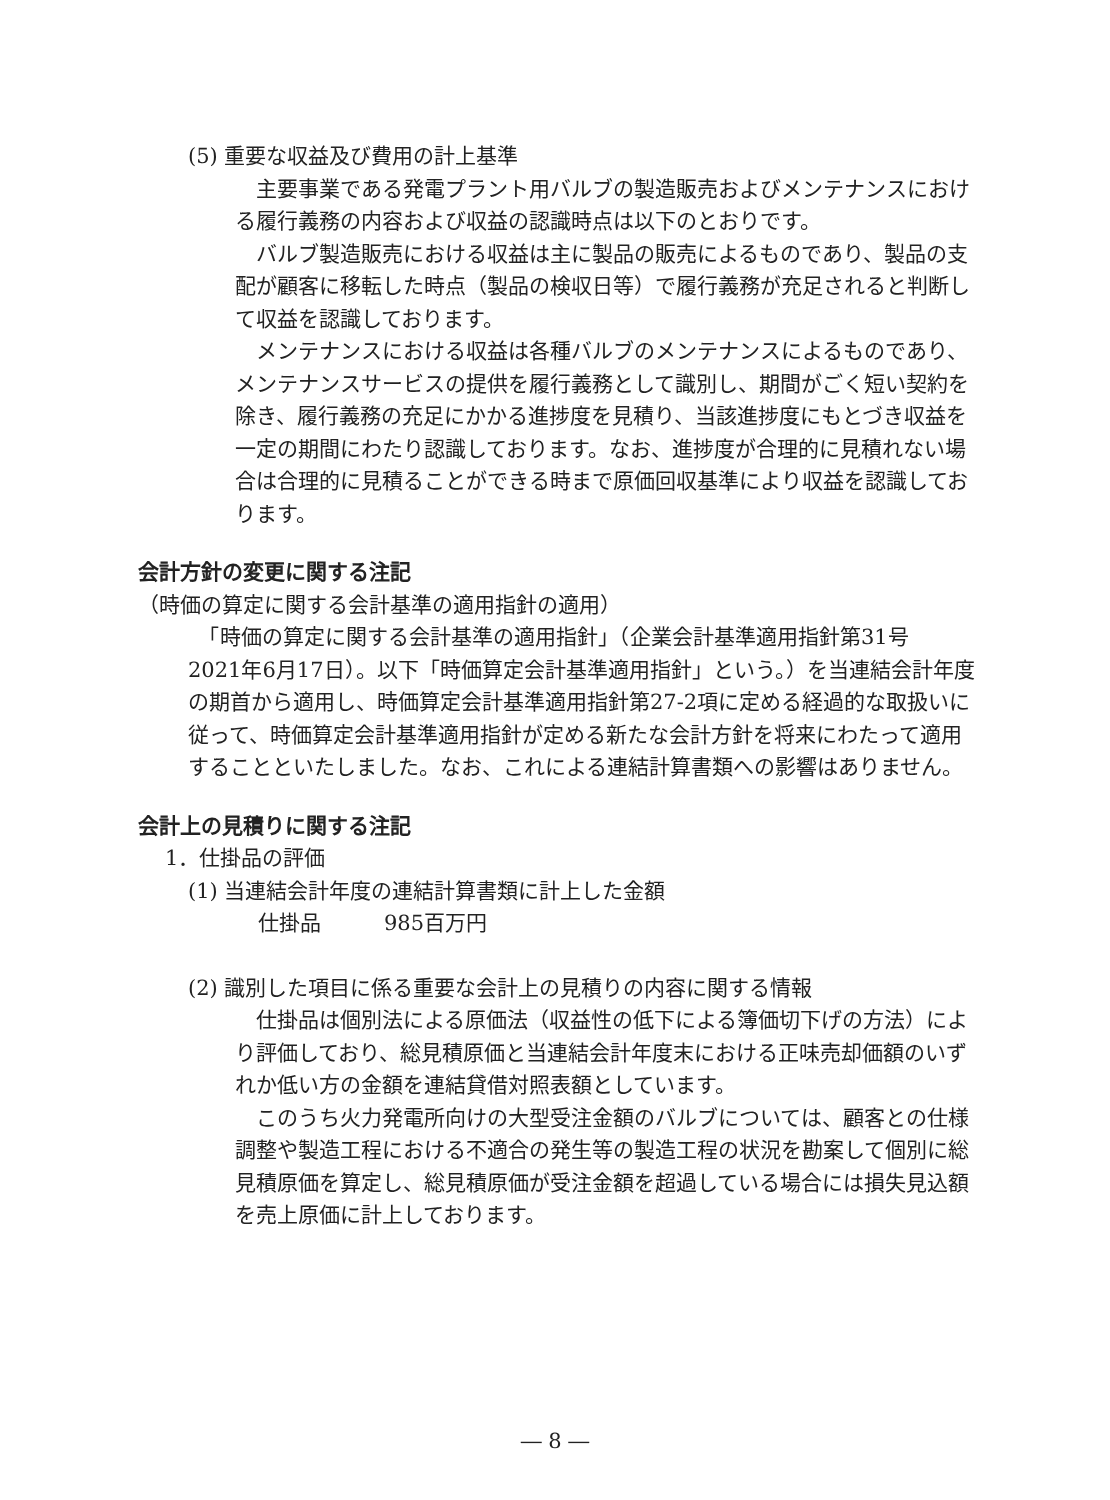(5) 重要な収益及び費用の計上基準
　主要事業である発電プラント用バルブの製造販売およびメンテナンスにおける履行義務の内容および収益の認識時点は以下のとおりです。
　バルブ製造販売における収益は主に製品の販売によるものであり、製品の支配が顧客に移転した時点（製品の検収日等）で履行義務が充足されると判断して収益を認識しております。
　メンテナンスにおける収益は各種バルブのメンテナンスによるものであり、メンテナンスサービスの提供を履行義務として識別し、期間がごく短い契約を除き、履行義務の充足にかかる進捗度を見積り、当該進捗度にもとづき収益を一定の期間にわたり認識しております。なお、進捗度が合理的に見積れない場合は合理的に見積ることができる時まで原価回収基準により収益を認識しております。
会計方針の変更に関する注記
（時価の算定に関する会計基準の適用指針の適用）
　「時価の算定に関する会計基準の適用指針」（企業会計基準適用指針第31号　2021年6月17日）。以下「時価算定会計基準適用指針」という。）を当連結会計年度の期首から適用し、時価算定会計基準適用指針第27-2項に定める経過的な取扱いに従って、時価算定会計基準適用指針が定める新たな会計方針を将来にわたって適用することといたしました。なお、これによる連結計算書類への影響はありません。
会計上の見積りに関する注記
1．仕掛品の評価
(1) 当連結会計年度の連結計算書類に計上した金額
仕掛品　　　985百万円
(2) 識別した項目に係る重要な会計上の見積りの内容に関する情報
　仕掛品は個別法による原価法（収益性の低下による簿価切下げの方法）により評価しており、総見積原価と当連結会計年度末における正味売却価額のいずれか低い方の金額を連結貸借対照表額としています。
　このうち火力発電所向けの大型受注金額のバルブについては、顧客との仕様調整や製造工程における不適合の発生等の製造工程の状況を勘案して個別に総見積原価を算定し、総見積原価が受注金額を超過している場合には損失見込額を売上原価に計上しております。
― 8 ―